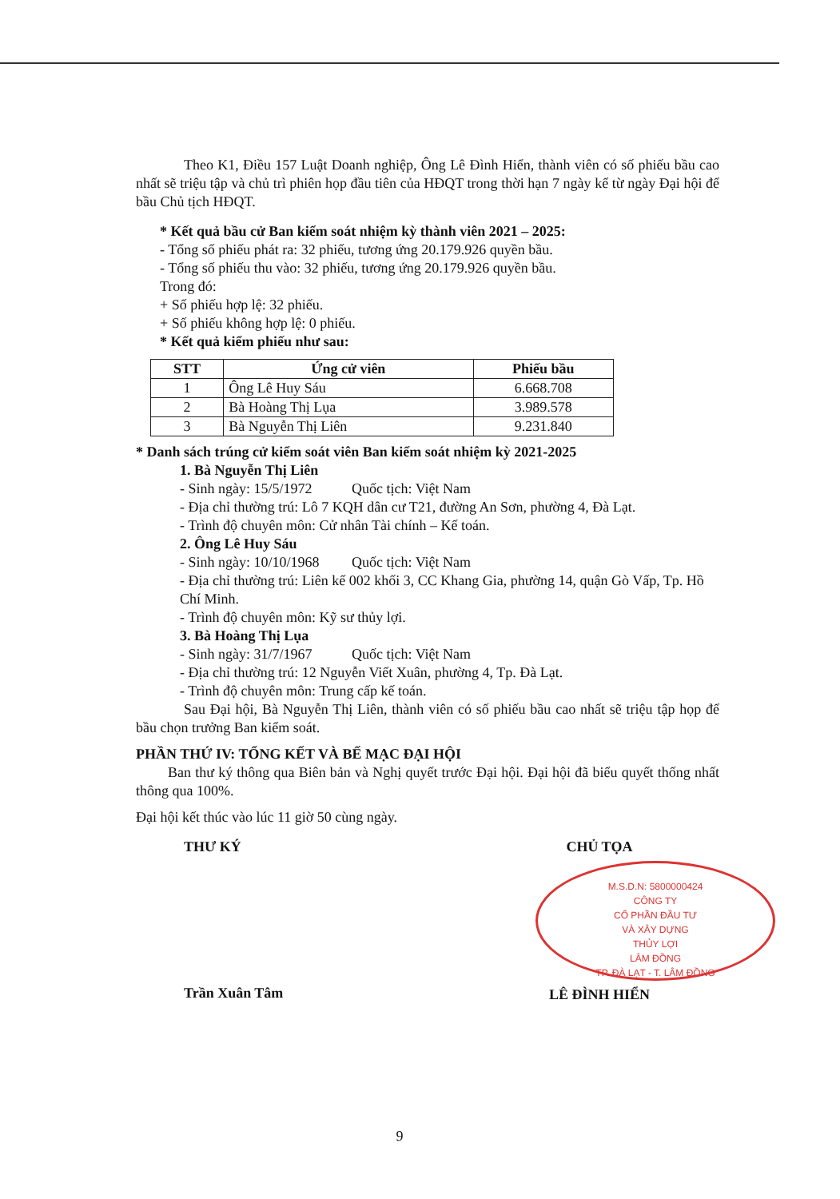Theo K1, Điều 157 Luật Doanh nghiệp, Ông Lê Đình Hiển, thành viên có số phiếu bầu cao nhất sẽ triệu tập và chủ trì phiên họp đầu tiên của HĐQT trong thời hạn 7 ngày kể từ ngày Đại hội để bầu Chủ tịch HĐQT.
* Kết quả bầu cử Ban kiểm soát nhiệm kỳ thành viên 2021 – 2025:
- Tổng số phiếu phát ra: 32 phiếu, tương ứng 20.179.926 quyền bầu.
- Tổng số phiếu thu vào: 32 phiếu, tương ứng 20.179.926 quyền bầu.
Trong đó:
+ Số phiếu hợp lệ: 32 phiếu.
+ Số phiếu không hợp lệ: 0 phiếu.
* Kết quả kiểm phiếu như sau:
| STT | Ứng cử viên | Phiếu bầu |
| --- | --- | --- |
| 1 | Ông Lê Huy Sáu | 6.668.708 |
| 2 | Bà Hoàng Thị Lụa | 3.989.578 |
| 3 | Bà Nguyễn Thị Liên | 9.231.840 |
* Danh sách trúng cử kiểm soát viên Ban kiểm soát nhiệm kỳ 2021-2025
1. Bà Nguyễn Thị Liên
- Sinh ngày: 15/5/1972 Quốc tịch: Việt Nam
- Địa chỉ thường trú: Lô 7 KQH dân cư T21, đường An Sơn, phường 4, Đà Lạt.
- Trình độ chuyên môn: Cử nhân Tài chính – Kế toán.
2. Ông Lê Huy Sáu
- Sinh ngày: 10/10/1968 Quốc tịch: Việt Nam
- Địa chỉ thường trú: Liên kế 002 khối 3, CC Khang Gia, phường 14, quận Gò Vấp, Tp. Hồ Chí Minh.
- Trình độ chuyên môn: Kỹ sư thủy lợi.
3. Bà Hoàng Thị Lụa
- Sinh ngày: 31/7/1967 Quốc tịch: Việt Nam
- Địa chỉ thường trú: 12 Nguyễn Viết Xuân, phường 4, Tp. Đà Lạt.
- Trình độ chuyên môn: Trung cấp kế toán.
Sau Đại hội, Bà Nguyễn Thị Liên, thành viên có số phiếu bầu cao nhất sẽ triệu tập họp để bầu chọn trưởng Ban kiểm soát.
PHẦN THỨ IV: TỔNG KẾT VÀ BẾ MẠC ĐẠI HỘI
Ban thư ký thông qua Biên bản và Nghị quyết trước Đại hội. Đại hội đã biểu quyết thống nhất thông qua 100%.
Đại hội kết thúc vào lúc 11 giờ 50 cùng ngày.
THƯ KÝ
Trần Xuân Tâm
CHỦ TỌA
M.S.D.N: 5800000424
CÔNG TY
CỔ PHẦN ĐẦU TƯ
VÀ XÂY DỰNG
THỦY LỢI
LÂM ĐỒNG
TP. ĐÀ LẠT - T. LÂM ĐỒNG
LÊ ĐÌNH HIỂN
9